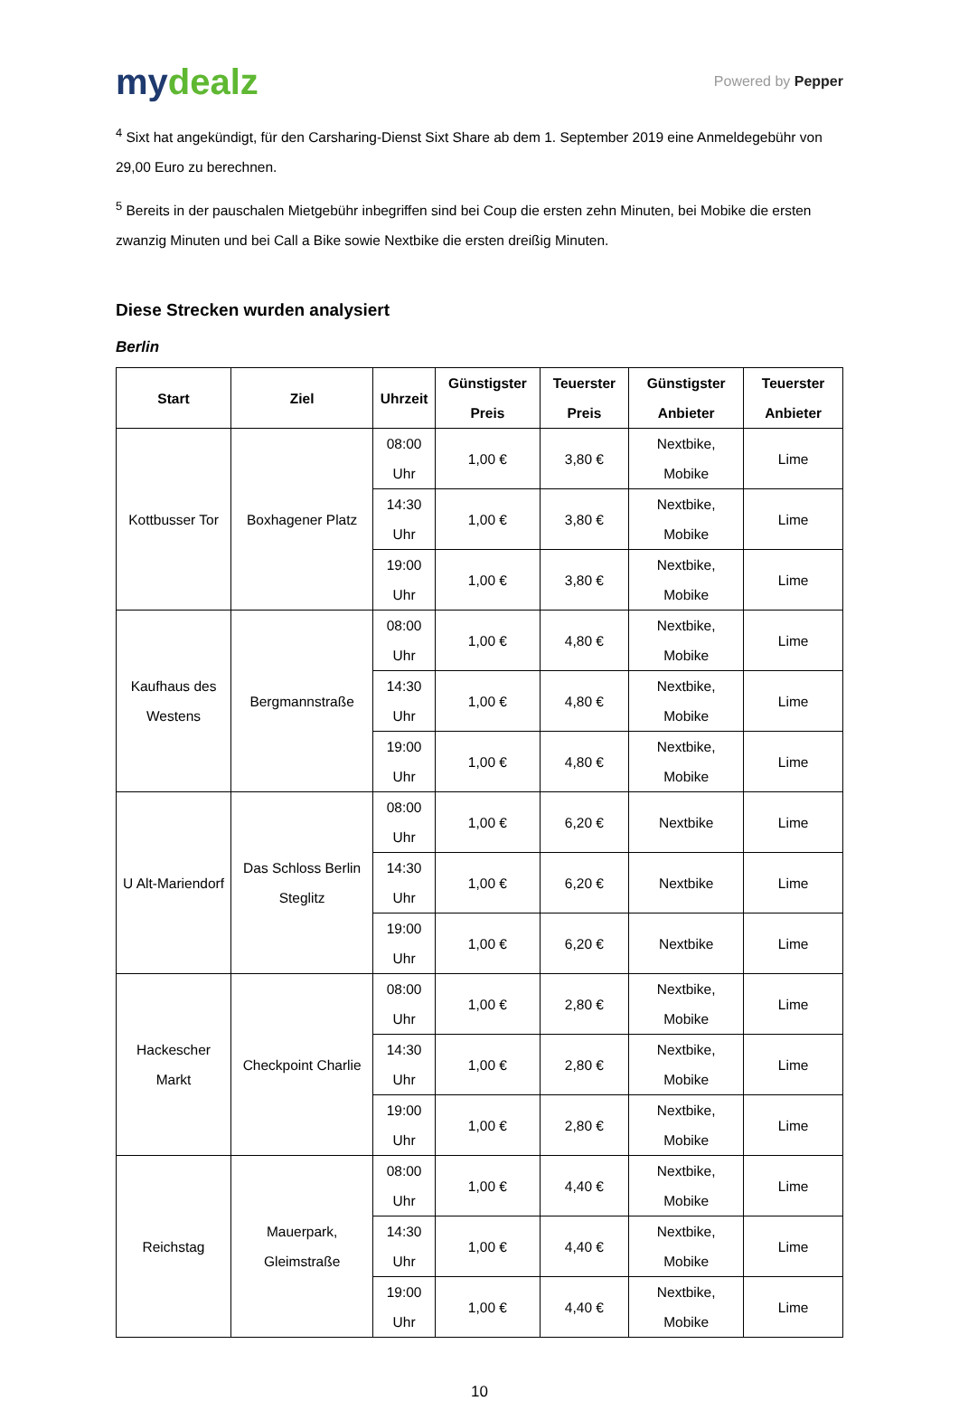mydealz
Powered by Pepper
<sup>4</sup> Sixt hat angekündigt, für den Carsharing-Dienst Sixt Share ab dem 1. September 2019 eine Anmeldegebühr von 29,00 Euro zu berechnen.
<sup>5</sup> Bereits in der pauschalen Mietgebühr inbegriffen sind bei Coup die ersten zehn Minuten, bei Mobike die ersten zwanzig Minuten und bei Call a Bike sowie Nextbike die ersten dreißig Minuten.
Diese Strecken wurden analysiert
Berlin
| Start | Ziel | Uhrzeit | Günstigster Preis | Teuerster Preis | Günstigster Anbieter | Teuerster Anbieter |
| --- | --- | --- | --- | --- | --- | --- |
| Kottbusser Tor | Boxhagener Platz | 08:00 Uhr | 1,00 € | 3,80 € | Nextbike, Mobike | Lime |
| | | 14:30 Uhr | 1,00 € | 3,80 € | Nextbike, Mobike | Lime |
| | | 19:00 Uhr | 1,00 € | 3,80 € | Nextbike, Mobike | Lime |
| Kaufhaus des Westens | Bergmannstraße | 08:00 Uhr | 1,00 € | 4,80 € | Nextbike, Mobike | Lime |
| | | 14:30 Uhr | 1,00 € | 4,80 € | Nextbike, Mobike | Lime |
| | | 19:00 Uhr | 1,00 € | 4,80 € | Nextbike, Mobike | Lime |
| U Alt-Mariendorf | Das Schloss Berlin Steglitz | 08:00 Uhr | 1,00 € | 6,20 € | Nextbike | Lime |
| | | 14:30 Uhr | 1,00 € | 6,20 € | Nextbike | Lime |
| | | 19:00 Uhr | 1,00 € | 6,20 € | Nextbike | Lime |
| Hackescher Markt | Checkpoint Charlie | 08:00 Uhr | 1,00 € | 2,80 € | Nextbike, Mobike | Lime |
| | | 14:30 Uhr | 1,00 € | 2,80 € | Nextbike, Mobike | Lime |
| | | 19:00 Uhr | 1,00 € | 2,80 € | Nextbike, Mobike | Lime |
| Reichstag | Mauerpark, Gleimstraße | 08:00 Uhr | 1,00 € | 4,40 € | Nextbike, Mobike | Lime |
| | | 14:30 Uhr | 1,00 € | 4,40 € | Nextbike, Mobike | Lime |
| | | 19:00 Uhr | 1,00 € | 4,40 € | Nextbike, Mobike | Lime |
10